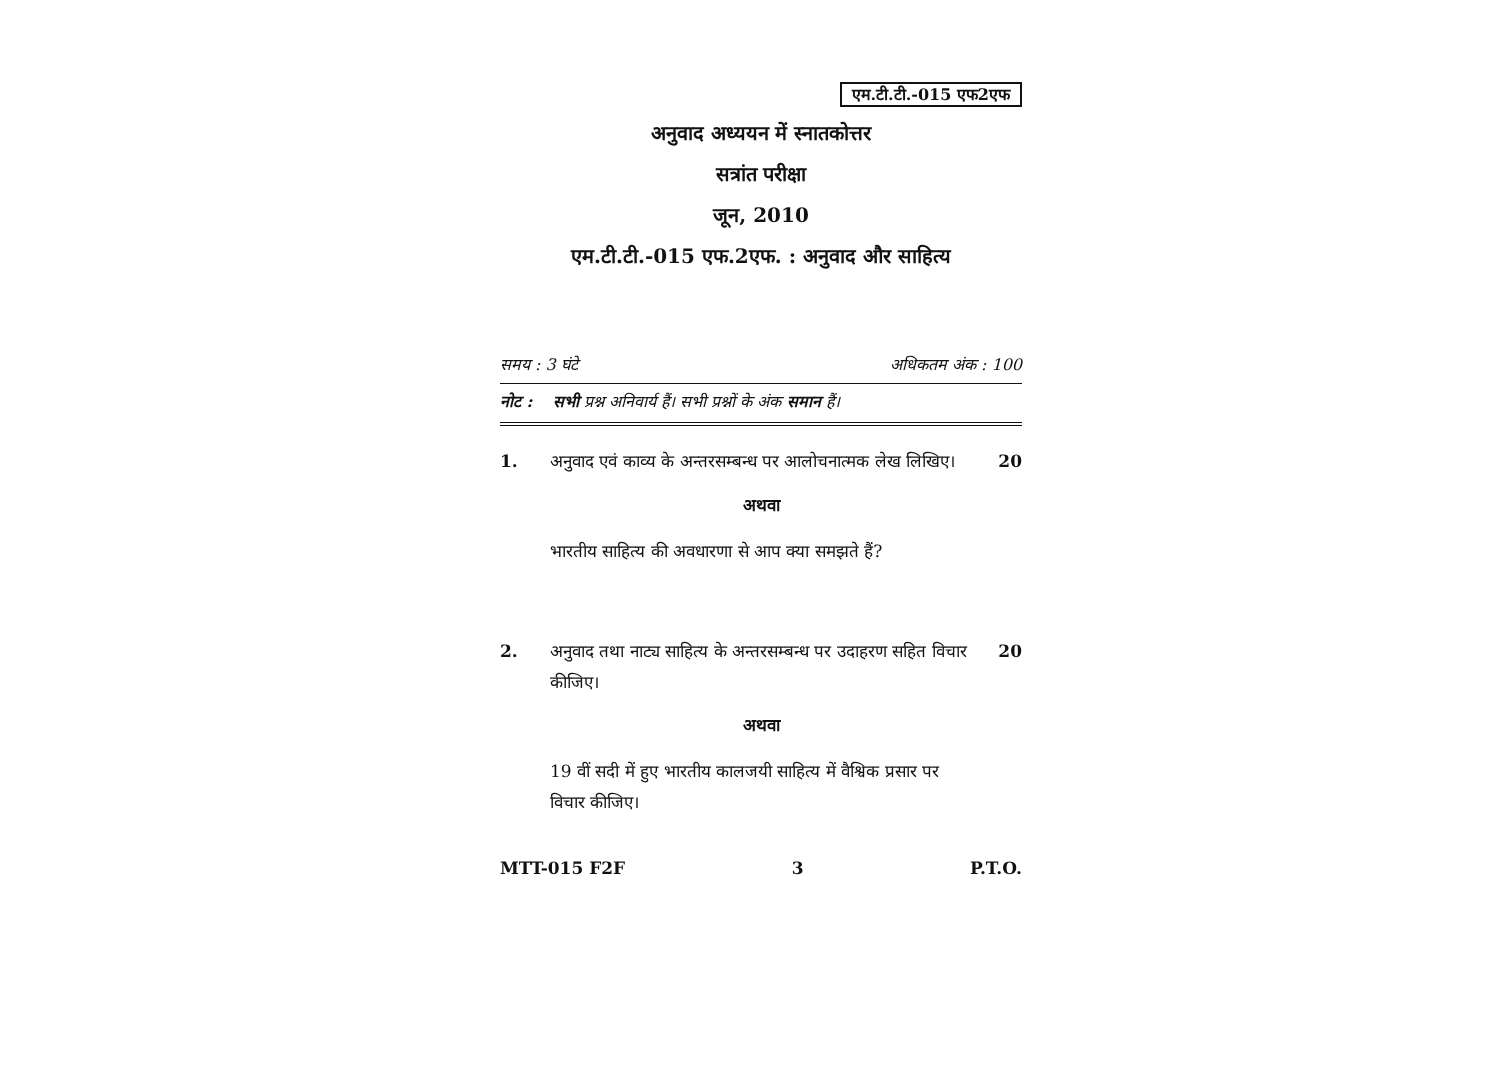एम.टी.टी.-015 एफ2एफ
अनुवाद अध्ययन में स्नातकोत्तर
सत्रांत परीक्षा
जून, 2010
एम.टी.टी.-015 एफ.2एफ. : अनुवाद और साहित्य
समय : 3 घंटे अधिकतम अंक : 100
नोट : सभी प्रश्न अनिवार्य हैं। सभी प्रश्नों के अंक समान हैं।
1. अनुवाद एवं काव्य के अन्तरसम्बन्ध पर आलोचनात्मक लेख लिखिए।
20
अथवा
भारतीय साहित्य की अवधारणा से आप क्या समझते हैं?
2. अनुवाद तथा नाट्य साहित्य के अन्तरसम्बन्ध पर उदाहरण सहित विचार कीजिए।
20
अथवा
19 वीं सदी में हुए भारतीय कालजयी साहित्य में वैश्विक प्रसार पर विचार कीजिए।
MTT-015 F2F 3 P.T.O.